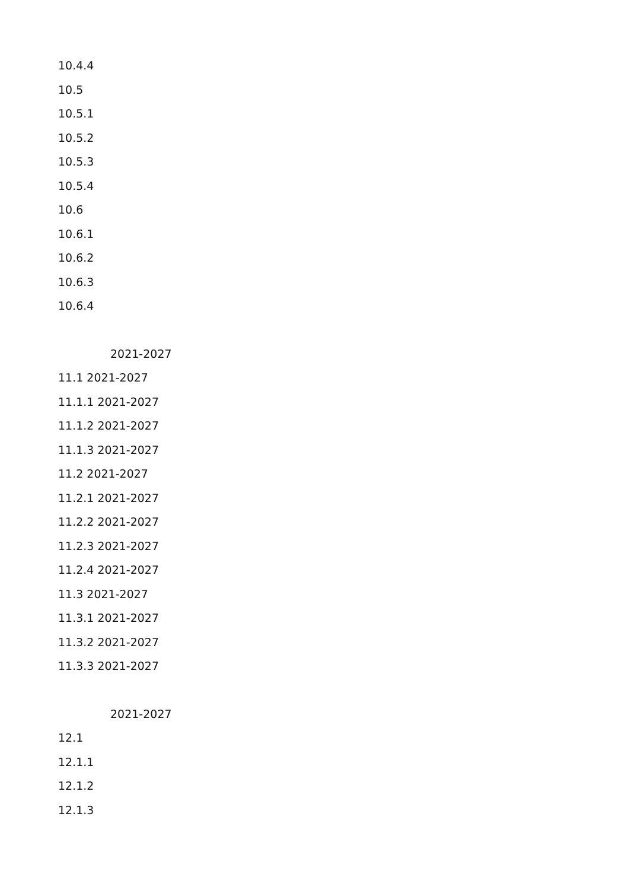10.4.4
10.5
10.5.1
10.5.2
10.5.3
10.5.4
10.6
10.6.1
10.6.2
10.6.3
10.6.4
2021-2027
11.1 2021-2027
11.1.1 2021-2027
11.1.2 2021-2027
11.1.3 2021-2027
11.2 2021-2027
11.2.1 2021-2027
11.2.2 2021-2027
11.2.3 2021-2027
11.2.4 2021-2027
11.3 2021-2027
11.3.1 2021-2027
11.3.2 2021-2027
11.3.3 2021-2027
2021-2027
12.1
12.1.1
12.1.2
12.1.3